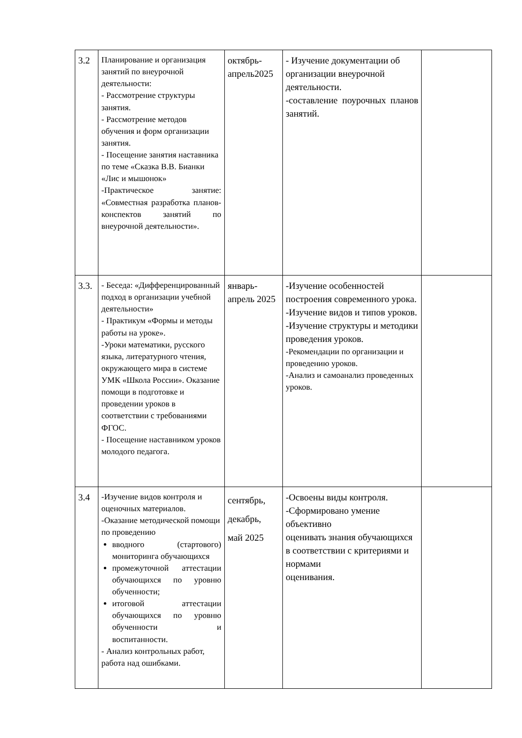| 3.2 | Планирование и организация занятий по внеурочной деятельности: - Рассмотрение структуры занятия. - Рассмотрение методов обучения и форм организации занятия. - Посещение занятия наставника по теме «Сказка В.В. Бианки «Лис и мышонок» -Практическое занятие: «Совместная разработка планов-конспектов занятий по внеурочной деятельности». | октябрь-апрель2025 | - Изучение документации об организации внеурочной деятельности. -составление поурочных планов занятий. | |
| 3.3. | - Беседа: «Дифференцированный подход в организации учебной деятельности» - Практикум «Формы и методы работы на уроке». -Уроки математики, русского языка, литературного чтения, окружающего мира в системе УМК «Школа России». Оказание помощи в подготовке и проведении уроков в соответствии с требованиями ФГОС. - Посещение наставником уроков молодого педагога. | январь-апрель 2025 | -Изучение особенностей построения современного урока. -Изучение видов и типов уроков. -Изучение структуры и методики проведения уроков. -Рекомендации по организации и проведению уроков. -Анализ и самоанализ проведенных уроков. | |
| 3.4 | -Изучение видов контроля и оценочных материалов. -Оказание методической помощи по проведению вводного (стартового) мониторинга обучающихся промежуточной аттестации обучающихся по уровню обученности; итоговой аттестации обучающихся по уровню обученности и воспитанности. - Анализ контрольных работ, работа над ошибками. | сентябрь, декабрь, май 2025 | -Освоены виды контроля. -Сформировано умение объективно оценивать знания обучающихся в соответствии с критериями и нормами оценивания. | |